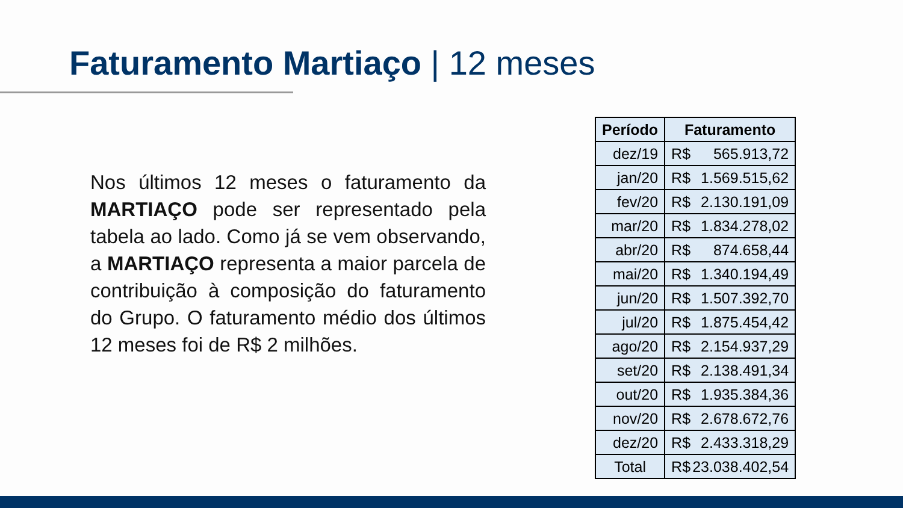Faturamento Martiaço | 12 meses
Nos últimos 12 meses o faturamento da MARTIAÇO pode ser representado pela tabela ao lado. Como já se vem observando, a MARTIAÇO representa a maior parcela de contribuição à composição do faturamento do Grupo. O faturamento médio dos últimos 12 meses foi de R$ 2 milhões.
| Período | Faturamento |
| --- | --- |
| dez/19 | R$ 565.913,72 |
| jan/20 | R$ 1.569.515,62 |
| fev/20 | R$ 2.130.191,09 |
| mar/20 | R$ 1.834.278,02 |
| abr/20 | R$ 874.658,44 |
| mai/20 | R$ 1.340.194,49 |
| jun/20 | R$ 1.507.392,70 |
| jul/20 | R$ 1.875.454,42 |
| ago/20 | R$ 2.154.937,29 |
| set/20 | R$ 2.138.491,34 |
| out/20 | R$ 1.935.384,36 |
| nov/20 | R$ 2.678.672,76 |
| dez/20 | R$ 2.433.318,29 |
| Total | R$ 23.038.402,54 |